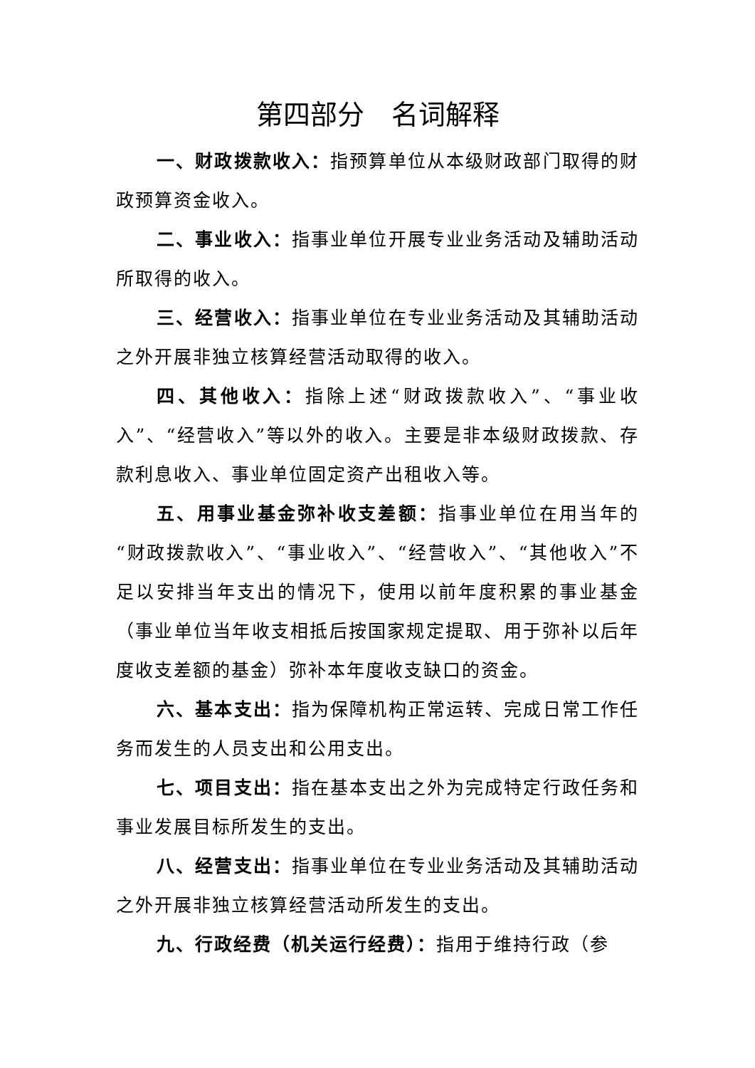第四部分　名词解释
一、财政拨款收入：指预算单位从本级财政部门取得的财政预算资金收入。
二、事业收入：指事业单位开展专业业务活动及辅助活动所取得的收入。
三、经营收入：指事业单位在专业业务活动及其辅助活动之外开展非独立核算经营活动取得的收入。
四、其他收入：指除上述“财政拨款收入”、“事业收入”、“经营收入”等以外的收入。主要是非本级财政拨款、存款利息收入、事业单位固定资产出租收入等。
五、用事业基金弥补收支差额：指事业单位在用当年的“财政拨款收入”、“事业收入”、“经营收入”、“其他收入”不足以安排当年支出的情况下，使用以前年度积累的事业基金（事业单位当年收支相抵后按国家规定提取、用于弥补以后年度收支差额的基金）弥补本年度收支缺口的资金。
六、基本支出：指为保障机构正常运转、完成日常工作任务而发生的人员支出和公用支出。
七、项目支出：指在基本支出之外为完成特定行政任务和事业发展目标所发生的支出。
八、经营支出：指事业单位在专业业务活动及其辅助活动之外开展非独立核算经营活动所发生的支出。
九、行政经费（机关运行经费）：指用于维持行政（参